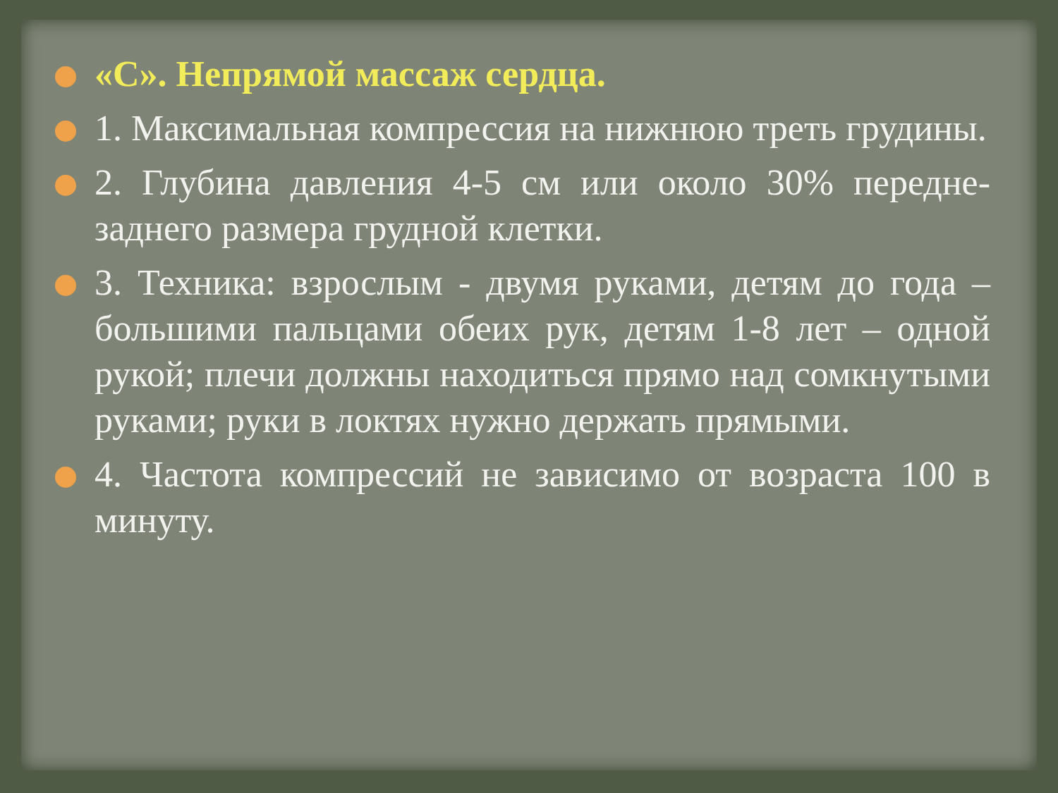«С». Непрямой массаж сердца.
1. Максимальная компрессия на нижнюю треть грудины.
2. Глубина давления 4-5 см или около 30% передне-заднего размера грудной клетки.
3. Техника: взрослым - двумя руками, детям до года – большими пальцами обеих рук, детям 1-8 лет – одной рукой; плечи должны находиться прямо над сомкнутыми руками; руки в локтях нужно держать прямыми.
4. Частота компрессий не зависимо от возраста 100 в минуту.